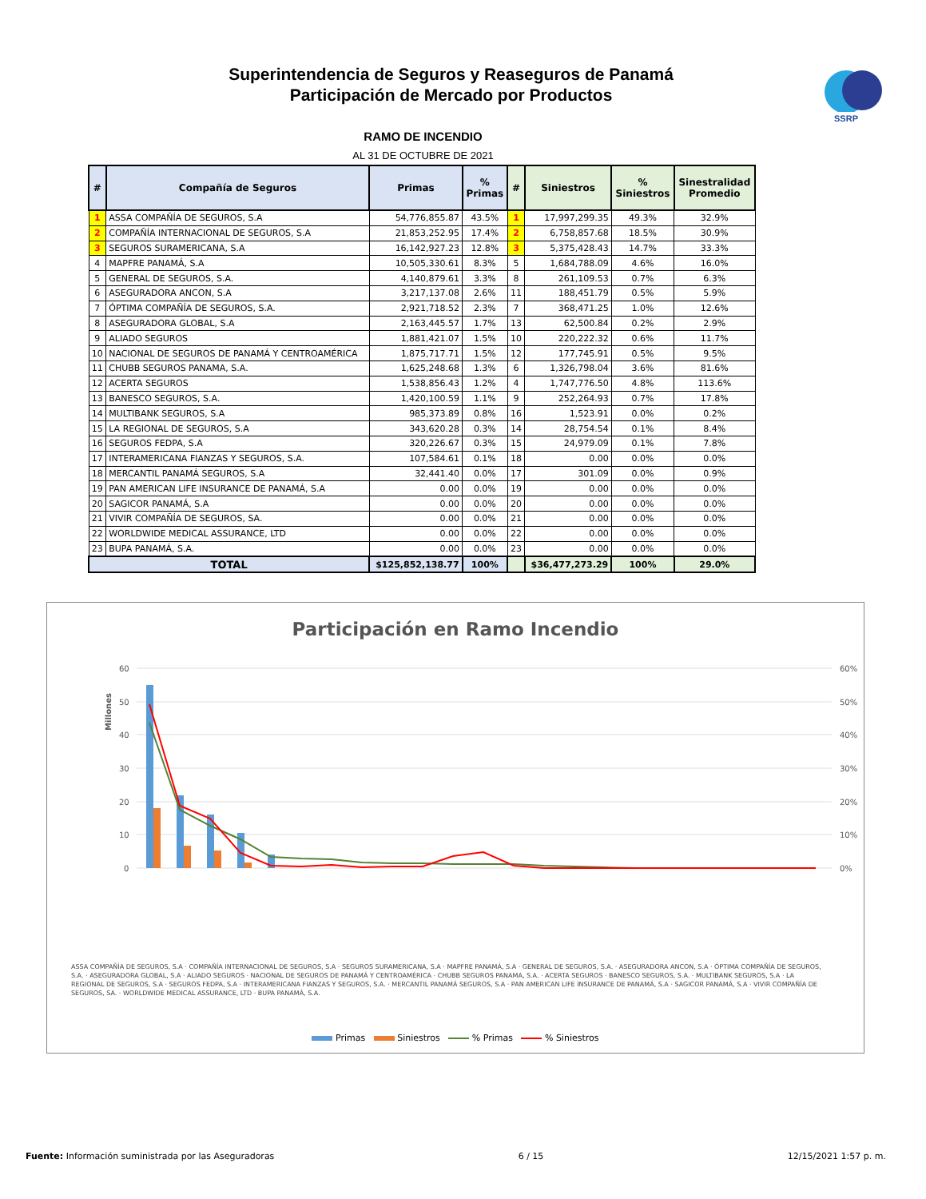Superintendencia de Seguros y Reaseguros de Panamá
Participación de Mercado por Productos
SSRP
RAMO DE INCENDIO
AL 31 DE OCTUBRE DE 2021
| # | Compañía de Seguros | Primas | % Primas | # | Siniestros | % Siniestros | Sinestralidad Promedio |
| --- | --- | --- | --- | --- | --- | --- | --- |
| 1 | ASSA COMPAÑÍA DE SEGUROS, S.A | 54,776,855.87 | 43.5% | 1 | 17,997,299.35 | 49.3% | 32.9% |
| 2 | COMPAÑÍA INTERNACIONAL DE SEGUROS, S.A | 21,853,252.95 | 17.4% | 2 | 6,758,857.68 | 18.5% | 30.9% |
| 3 | SEGUROS SURAMERICANA, S.A | 16,142,927.23 | 12.8% | 3 | 5,375,428.43 | 14.7% | 33.3% |
| 4 | MAPFRE PANAMÁ, S.A | 10,505,330.61 | 8.3% | 5 | 1,684,788.09 | 4.6% | 16.0% |
| 5 | GENERAL DE SEGUROS, S.A. | 4,140,879.61 | 3.3% | 8 | 261,109.53 | 0.7% | 6.3% |
| 6 | ASEGURADORA ANCON, S.A | 3,217,137.08 | 2.6% | 11 | 188,451.79 | 0.5% | 5.9% |
| 7 | ÓPTIMA COMPAÑÍA DE SEGUROS, S.A. | 2,921,718.52 | 2.3% | 7 | 368,471.25 | 1.0% | 12.6% |
| 8 | ASEGURADORA GLOBAL, S.A | 2,163,445.57 | 1.7% | 13 | 62,500.84 | 0.2% | 2.9% |
| 9 | ALIADO SEGUROS | 1,881,421.07 | 1.5% | 10 | 220,222.32 | 0.6% | 11.7% |
| 10 | NACIONAL DE SEGUROS DE PANAMÁ Y CENTROAMÉRICA | 1,875,717.71 | 1.5% | 12 | 177,745.91 | 0.5% | 9.5% |
| 11 | CHUBB SEGUROS PANAMA, S.A. | 1,625,248.68 | 1.3% | 6 | 1,326,798.04 | 3.6% | 81.6% |
| 12 | ACERTA SEGUROS | 1,538,856.43 | 1.2% | 4 | 1,747,776.50 | 4.8% | 113.6% |
| 13 | BANESCO SEGUROS, S.A. | 1,420,100.59 | 1.1% | 9 | 252,264.93 | 0.7% | 17.8% |
| 14 | MULTIBANK SEGUROS, S.A | 985,373.89 | 0.8% | 16 | 1,523.91 | 0.0% | 0.2% |
| 15 | LA REGIONAL DE SEGUROS, S.A | 343,620.28 | 0.3% | 14 | 28,754.54 | 0.1% | 8.4% |
| 16 | SEGUROS FEDPA, S.A | 320,226.67 | 0.3% | 15 | 24,979.09 | 0.1% | 7.8% |
| 17 | INTERAMERICANA FIANZAS Y SEGUROS, S.A. | 107,584.61 | 0.1% | 18 | 0.00 | 0.0% | 0.0% |
| 18 | MERCANTIL PANAMÁ SEGUROS, S.A | 32,441.40 | 0.0% | 17 | 301.09 | 0.0% | 0.9% |
| 19 | PAN AMERICAN LIFE INSURANCE DE PANAMÁ, S.A | 0.00 | 0.0% | 19 | 0.00 | 0.0% | 0.0% |
| 20 | SAGICOR PANAMÁ, S.A | 0.00 | 0.0% | 20 | 0.00 | 0.0% | 0.0% |
| 21 | VIVIR COMPAÑÍA DE SEGUROS, SA. | 0.00 | 0.0% | 21 | 0.00 | 0.0% | 0.0% |
| 22 | WORLDWIDE MEDICAL ASSURANCE, LTD | 0.00 | 0.0% | 22 | 0.00 | 0.0% | 0.0% |
| 23 | BUPA PANAMÁ, S.A. | 0.00 | 0.0% | 23 | 0.00 | 0.0% | 0.0% |
| TOTAL | | $125,852,138.77 | 100% | | $36,477,273.29 | 100% | 29.0% |
Participación en Ramo Incendio
60
50
40
30
20
10
0
60%
50%
40%
30%
20%
10%
0%
Millones
ASSA COMPAÑÍA DE SEGUROS, S.A · COMPAÑÍA INTERNACIONAL DE SEGUROS, S.A · SEGUROS SURAMERICANA, S.A · MAPFRE PANAMÁ, S.A · GENERAL DE SEGUROS, S.A. · ASEGURADORA ANCON, S.A · ÓPTIMA COMPAÑÍA DE SEGUROS, S.A. · ASEGURADORA GLOBAL, S.A · ALIADO SEGUROS · NACIONAL DE SEGUROS DE PANAMÁ Y CENTROAMÉRICA · CHUBB SEGUROS PANAMA, S.A. · ACERTA SEGUROS · BANESCO SEGUROS, S.A. · MULTIBANK SEGUROS, S.A · LA REGIONAL DE SEGUROS, S.A · SEGUROS FEDPA, S.A · INTERAMERICANA FIANZAS Y SEGUROS, S.A. · MERCANTIL PANAMÁ SEGUROS, S.A · PAN AMERICAN LIFE INSURANCE DE PANAMÁ, S.A · SAGICOR PANAMÁ, S.A · VIVIR COMPAÑÍA DE SEGUROS, SA. · WORLDWIDE MEDICAL ASSURANCE, LTD · BUPA PANAMÁ, S.A.
Primas Siniestros % Primas % Siniestros
Fuente: Información suministrada por las Aseguradoras 6 / 15 12/15/2021 1:57 p. m.